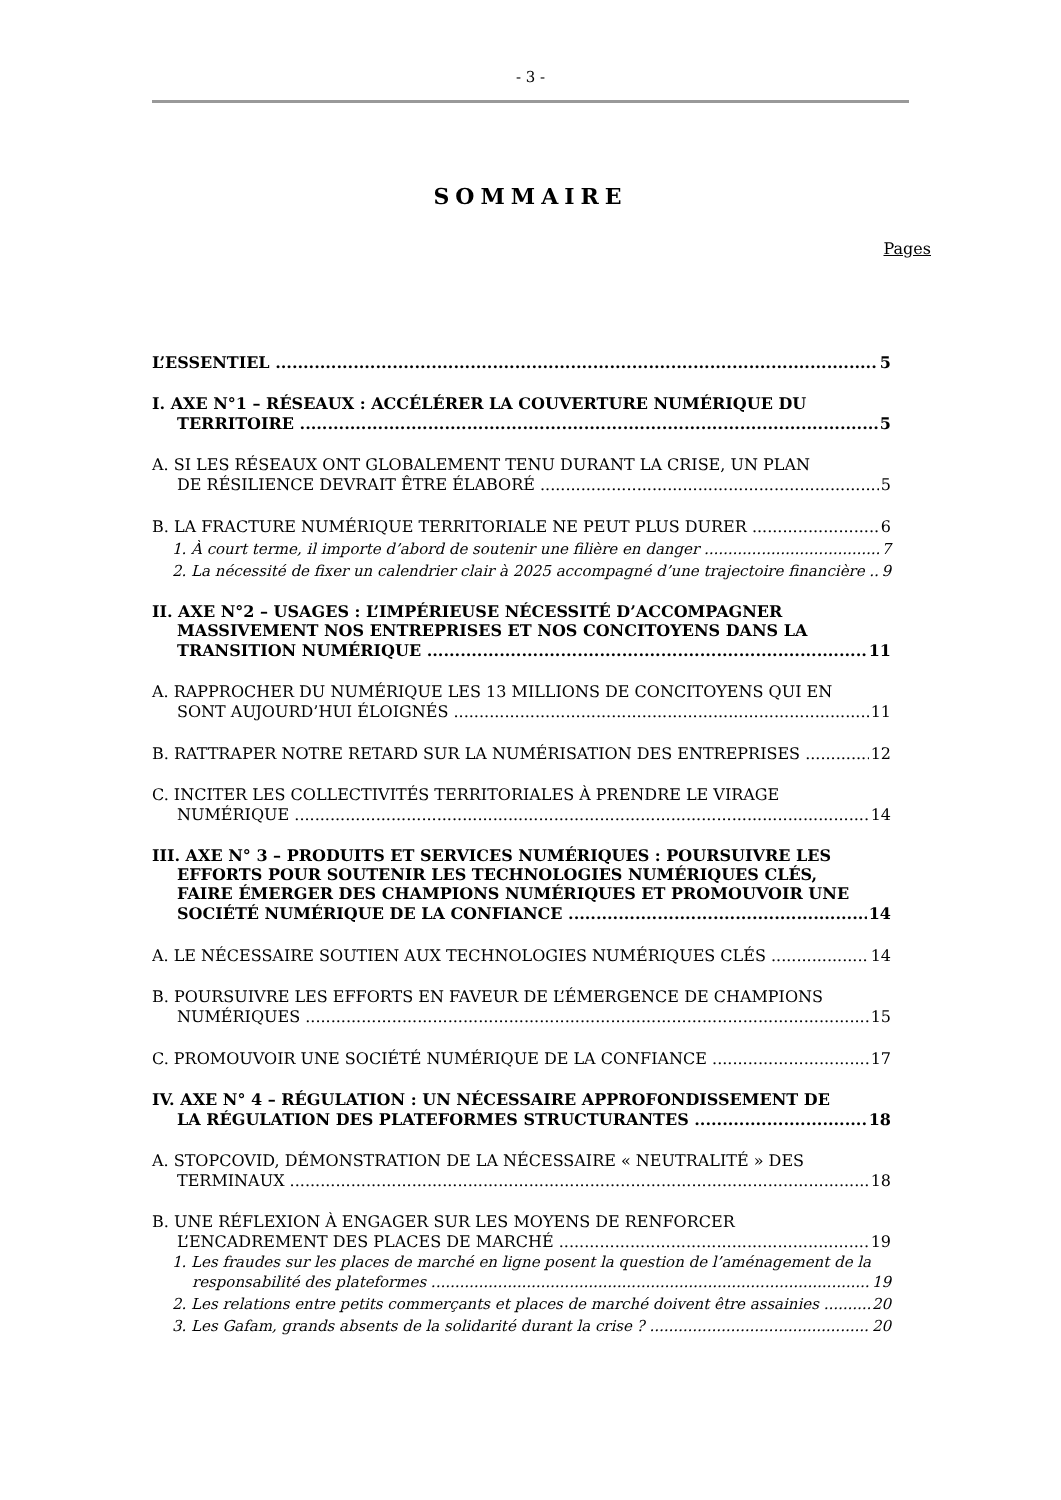- 3 -
SOMMAIRE
Pages
L’ESSENTIEL 5
I. AXE N°1 – RÉSEAUX : ACCÉLÉRER LA COUVERTURE NUMÉRIQUE DU
TERRITOIRE 5
A. SI LES RÉSEAUX ONT GLOBALEMENT TENU DURANT LA CRISE, UN PLAN
DE RÉSILIENCE DEVRAIT ÊTRE ÉLABORÉ 5
B. LA FRACTURE NUMÉRIQUE TERRITORIALE NE PEUT PLUS DURER 6
1. À court terme, il importe d’abord de soutenir une filière en danger 7
2. La nécessité de fixer un calendrier clair à 2025 accompagné d’une trajectoire financière 9
II. AXE N°2 – USAGES : L’IMPÉRIEUSE NÉCESSITÉ D’ACCOMPAGNER
MASSIVEMENT NOS ENTREPRISES ET NOS CONCITOYENS DANS LA
TRANSITION NUMÉRIQUE 11
A. RAPPROCHER DU NUMÉRIQUE LES 13 MILLIONS DE CONCITOYENS QUI EN
SONT AUJOURD’HUI ÉLOIGNÉS 11
B. RATTRAPER NOTRE RETARD SUR LA NUMÉRISATION DES ENTREPRISES 12
C. INCITER LES COLLECTIVITÉS TERRITORIALES À PRENDRE LE VIRAGE
NUMÉRIQUE 14
III. AXE N° 3 – PRODUITS ET SERVICES NUMÉRIQUES : POURSUIVRE LES
EFFORTS POUR SOUTENIR LES TECHNOLOGIES NUMÉRIQUES CLÉS,
FAIRE ÉMERGER DES CHAMPIONS NUMÉRIQUES ET PROMOUVOIR UNE
SOCIÉTÉ NUMÉRIQUE DE LA CONFIANCE 14
A. LE NÉCESSAIRE SOUTIEN AUX TECHNOLOGIES NUMÉRIQUES CLÉS 14
B. POURSUIVRE LES EFFORTS EN FAVEUR DE L’ÉMERGENCE DE CHAMPIONS
NUMÉRIQUES 15
C. PROMOUVOIR UNE SOCIÉTÉ NUMÉRIQUE DE LA CONFIANCE 17
IV. AXE N° 4 – RÉGULATION : UN NÉCESSAIRE APPROFONDISSEMENT DE
LA RÉGULATION DES PLATEFORMES STRUCTURANTES 18
A. STOPCOVID, DÉMONSTRATION DE LA NÉCESSAIRE « NEUTRALITÉ » DES
TERMINAUX 18
B. UNE RÉFLEXION À ENGAGER SUR LES MOYENS DE RENFORCER
L’ENCADREMENT DES PLACES DE MARCHÉ 19
1. Les fraudes sur les places de marché en ligne posent la question de l’aménagement de la
responsabilité des plateformes 19
2. Les relations entre petits commerçants et places de marché doivent être assainies 20
3. Les Gafam, grands absents de la solidarité durant la crise ? 20